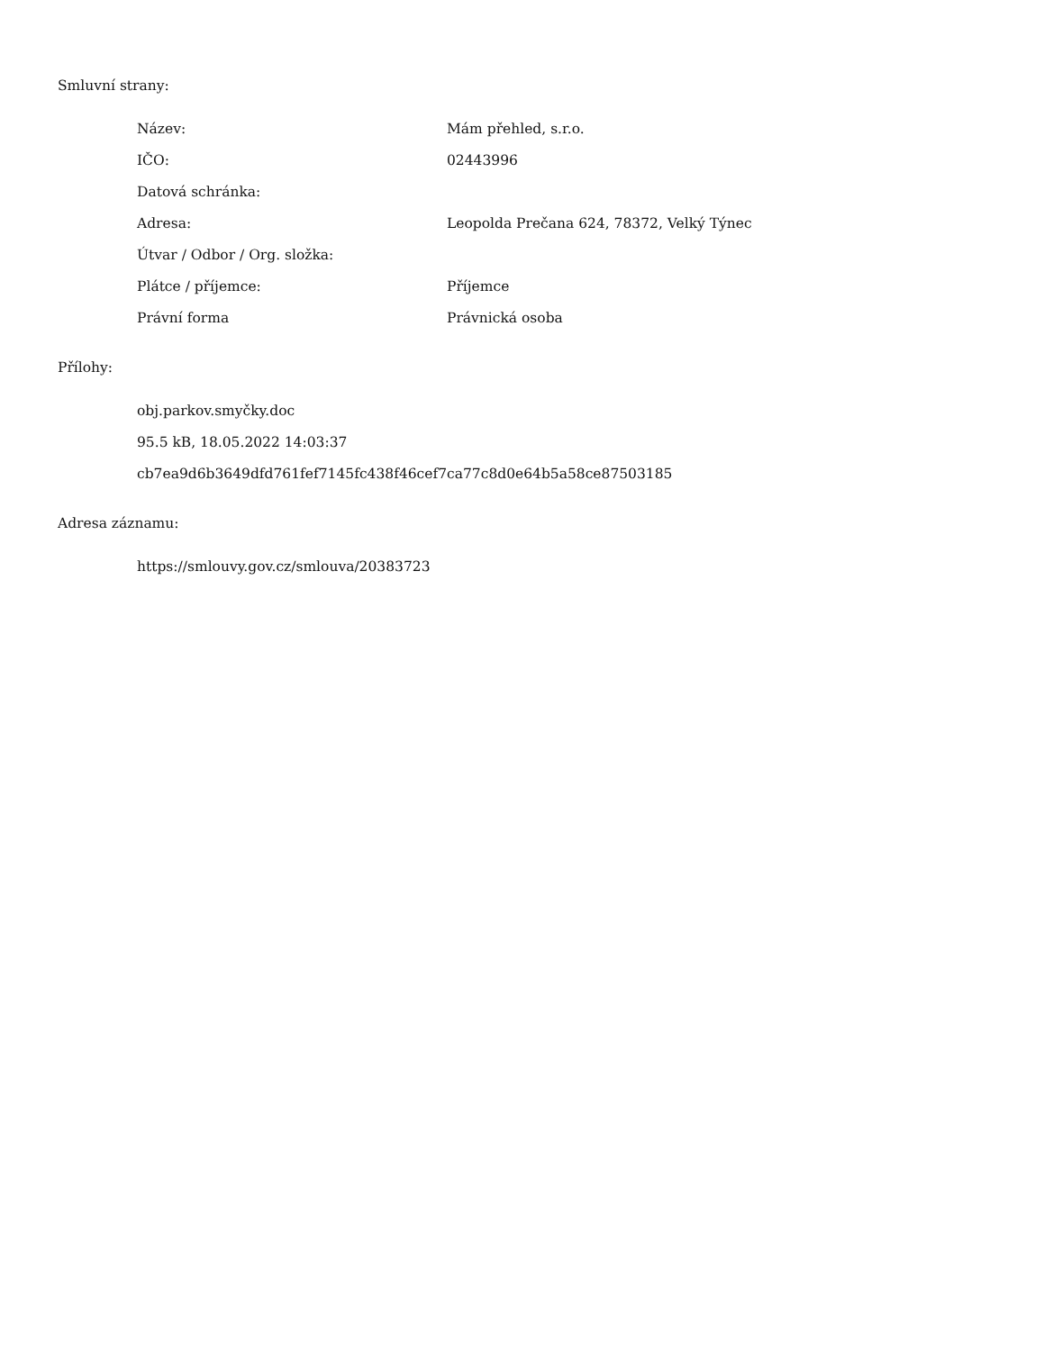Smluvní strany:
| Název: | Mám přehled, s.r.o. |
| IČO: | 02443996 |
| Datová schránka: | |
| Adresa: | Leopolda Prečana 624, 78372, Velký Týnec |
| Útvar / Odbor / Org. složka: | |
| Plátce / příjemce: | Příjemce |
| Právní forma | Právnická osoba |
Přílohy:
obj.parkov.smyčky.doc
95.5 kB, 18.05.2022 14:03:37
cb7ea9d6b3649dfd761fef7145fc438f46cef7ca77c8d0e64b5a58ce87503185
Adresa záznamu:
https://smlouvy.gov.cz/smlouva/20383723